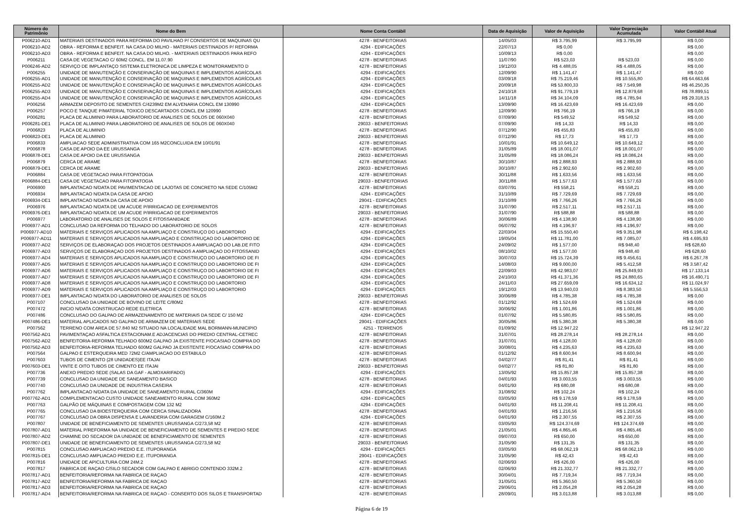| Número do Patrimônio | Nome do Bem | Nome Conta Contábil | Data de Aquisição | Valor de Aquisição | Valor Depreciação Acumulada | Valor Contábil Atual |
| --- | --- | --- | --- | --- | --- | --- |
| P006210-AD1 | MATERIAIS DESTINADOS PARA REFORMA DO PAVILHAO P/ CONSERTOS DE MAQUINAS QU | 4278 - BENFEITORIAS | 14/05/03 | R$ 3.795,99 | R$ 3.795,99 | R$ 0,00 |
| P006210-AD2 | OBRA - REFORMA E BENFEIT. NA CASA DO MILHO - MATERIAIS DESTINADOS P/ REFORMA | 4294 - EDIFICAÇÕES | 22/07/13 | R$ 0,00 | | R$ 0,00 |
| P006210-AD3 | OBRA - REFORMA E BENFEIT. NA CASA DO MILHO. - MATERIAIS DESTINADOS PARA REFO | 4294 - EDIFICAÇÕES | 10/09/13 | R$ 0,00 | | R$ 0,00 |
| P006211 | CASA DE VEGETACAO C/ 60M2 CONCL. EM 11.07.90 | 4278 - BENFEITORIAS | 11/07/90 | R$ 523,03 | R$ 523,03 | R$ 0,00 |
| P006246-AD2 | SERVIÇO DE IMPLANTAÇO SISTEMA ELETRONICA DE LIMPEZA E MONITORAMENTO D | 4278 - BENFEITORIAS | 19/12/03 | R$ 4.488,05 | R$ 4.488,05 | R$ 0,00 |
| P006255 | UNIDADE DE MANUTENÇÃO E CONSERVAÇÃO DE MAQUINAS E IMPLEMENTOS AGRÍCOLAS | 4294 - EDIFICAÇÕES | 12/09/90 | R$ 1.141,47 | R$ 1.141,47 | R$ 0,00 |
| P006255-AD1 | UNIDADE DE MANUTENÇÃO E CONSERVAÇÃO DE MAQUINAS E IMPLEMENTOS AGRÍCOLAS | 4294 - EDIFICAÇÕES | 03/09/18 | R$ 75.219,46 | R$ 10.555,80 | R$ 64.663,66 |
| P006255-AD2 | UNIDADE DE MANUTENÇÃO E CONSERVAÇÃO DE MAQUINAS E IMPLEMENTOS AGRÍCOLAS | 4294 - EDIFICAÇÕES | 20/09/18 | R$ 53.800,33 | R$ 7.549,98 | R$ 46.250,35 |
| P006255-AD3 | UNIDADE DE MANUTENÇÃO E CONSERVAÇÃO DE MAQUINAS E IMPLEMENTOS AGRÍCOLAS | 4294 - EDIFICAÇÕES | 24/10/18 | R$ 91.779,19 | R$ 12.879,68 | R$ 78.899,51 |
| P006255-AD4 | UNIDADE DE MANUTENÇÃO E CONSERVAÇÃO DE MAQUINAS E IMPLEMENTOS AGRÍCOLAS | 4294 - EDIFICAÇÕES | 14/11/18 | R$ 34.104,09 | R$ 4.785,94 | R$ 29.318,15 |
| P006256 | ARMAZEM DEPOSITO DE SEMENTES C/4239M2 EM ALVENARIA CONCL EM 130990 | 4294 - EDIFICAÇÕES | 13/09/90 | R$ 16.423,69 | R$ 16.423,69 | R$ 0,00 |
| P006257 | POCO E TANQUE P/MATERIAL TOXICO DESCARTADOS CONCL EM 120990 | 4278 - BENFEITORIAS | 12/09/90 | R$ 766,19 | R$ 766,19 | R$ 0,00 |
| P006281 | PLACA DE ALUMINIO PARA LABORATORIO DE ANALISES DE SOLOS DE 060X040 | 4278 - BENFEITORIAS | 07/09/90 | R$ 549,52 | R$ 549,52 | R$ 0,00 |
| P006281-DE1 | PLACA DE ALUMINIO PARA LABORATORIO DE ANALISES DE SOLOS DE 060X040 | 29033 - BENFEITORIAS | 07/09/90 | R$ 14,33 | R$ 14,33 | R$ 0,00 |
| P006823 | PLACA DE ALUMINIO | 4278 - BENFEITORIAS | 07/12/90 | R$ 455,83 | R$ 455,83 | R$ 0,00 |
| P006823-DE1 | PLACA DE ALUMINIO | 29033 - BENFEITORIAS | 07/12/90 | R$ 17,73 | R$ 17,73 | R$ 0,00 |
| P006833 | AMPLIACAO SEDE ADMINISTRATIVA COM 165 M2CONCLUIDA EM 10/01/91 | 4278 - BENFEITORIAS | 10/01/91 | R$ 10.649,12 | R$ 10.649,12 | R$ 0,00 |
| P006878 | CASA DE APOIO DA EE URUSSANGA | 4278 - BENFEITORIAS | 31/05/89 | R$ 18.001,07 | R$ 18.001,07 | R$ 0,00 |
| P006878-DE1 | CASA DE APOIO DA EE URUSSANGA | 29033 - BENFEITORIAS | 31/05/89 | R$ 18.086,24 | R$ 18.086,24 | R$ 0,00 |
| P006879 | CERCA DE ARAME | 4278 - BENFEITORIAS | 30/10/87 | R$ 2.888,93 | R$ 2.888,93 | R$ 0,00 |
| P006879-DE1 | CERCA DE ARAME | 29033 - BENFEITORIAS | 30/10/87 | R$ 2.902,60 | R$ 2.902,60 | R$ 0,00 |
| P006884 | CASA DE VEGETACAO PARA FITOPATOGIA | 4278 - BENFEITORIAS | 30/11/88 | R$ 1.633,56 | R$ 1.633,56 | R$ 0,00 |
| P006884-DE1 | CASA DE VEGETACAO PARA FITOPATOGIA | 29033 - BENFEITORIAS | 30/11/88 | R$ 1.577,63 | R$ 1.577,63 | R$ 0,00 |
| P006900 | IMPLANTACAO N/DATA DE PAVIMENTACAO DE LAJOTAS DE CONCRETO NA SEDE C/105M2 | 4278 - BENFEITORIAS | 03/07/91 | R$ 558,21 | R$ 558,21 | R$ 0,00 |
| P006934 | IMPLANTACAO N/DATA DA CASA DE APOIO | 4294 - EDIFICAÇÕES | 31/10/89 | R$ 7.729,69 | R$ 7.729,69 | R$ 0,00 |
| P006934-DE1 | IMPLANTACAO N/DATA DA CASA DE APOIO | 29041 - EDIFICAÇÕES | 31/10/89 | R$ 7.766,26 | R$ 7.766,26 | R$ 0,00 |
| P006976 | IMPLANTACAO N/DATA DE UM ACUDE P/IRRIGACAO DE EXPERIMENTOS | 4278 - BENFEITORIAS | 31/07/90 | R$ 2.517,11 | R$ 2.517,11 | R$ 0,00 |
| P006976-DE1 | IMPLANTACAO N/DATA DE UM ACUDE P/IRRIGACAO DE EXPERIMENTOS | 29033 - BENFEITORIAS | 31/07/90 | R$ 588,88 | R$ 588,88 | R$ 0,00 |
| P006977 | LABORATORIO DE ANALISES DE SOLOS E FITOSSANIDADE | 4278 - BENFEITORIAS | 30/06/89 | R$ 4.138,90 | R$ 4.138,90 | R$ 0,00 |
| P006977-AD1 | CONCLUSAO DA REFORMA DO TELHADO DO LABORATORIO DE SOLOS | 4278 - BENFEITORIAS | 06/07/92 | R$ 4.196,97 | R$ 4.196,97 | R$ 0,00 |
| P006977-AD10 | MATERIAIS E SERVIÇOS APLICADOS NA AMPLIAÇO E CONSTRUÇO DO LABORTORIO | 4294 - EDIFICAÇÕES | 22/03/04 | R$ 15.550,40 | R$ 9.351,98 | R$ 6.198,42 |
| P006977-AD11 | MATERIAIS E SERVIÇOS APLICADOS NA AMPLIAÇAO E CONSTRUÇAO DO LABORTORIO DE | 4294 - EDIFICAÇÕES | 19/05/04 | R$ 11.781,00 | R$ 7.085,07 | R$ 4.695,93 |
| P006977-AD2 | SERVIÇOS DE ELABORAÇAO DOS PROJETOS DESTINADOS A AMPLIAÇAO DO LAB.DE FITO | 4294 - EDIFICAÇÕES | 24/09/02 | R$ 1.577,00 | R$ 948,40 | R$ 628,60 |
| P006977-AD3 | SERVIÇOS DE ELABORAÇAO DOS PROJETOS DESTINADOS A AMPLIAÇAO DO FITOSSANID | 4294 - EDIFICAÇÕES | 08/10/02 | R$ 1.577,00 | R$ 948,40 | R$ 628,60 |
| P006977-AD4 | MATERIAIS E SERVIÇOS APLICADOS NA AMPLIAÇO E CONSTRUÇO DO LABORTORIO DE FI | 4294 - EDIFICAÇÕES | 30/07/03 | R$ 15.724,39 | R$ 9.456,61 | R$ 6.267,78 |
| P006977-AD5 | MATERIAIS E SERVIÇOS APLICADOS NA AMPLIAÇO E CONSTRUÇO DO LABORTORIO DE FI | 4294 - EDIFICAÇÕES | 14/08/03 | R$ 9.000,00 | R$ 5.412,58 | R$ 3.587,42 |
| P006977-AD6 | MATERIAIS E SERVIÇOS APLICADOS NA AMPLIAÇO E CONSTRUÇO DO LABORTORIO DE FI | 4294 - EDIFICAÇÕES | 22/09/03 | R$ 42.983,07 | R$ 25.849,93 | R$ 17.133,14 |
| P006977-AD7 | MATERIAIS E SERVIÇOS APLICADOS NA AMPLIAÇO E CONSTRUÇO DO LABORTORIO DE FI | 4294 - EDIFICAÇÕES | 24/10/03 | R$ 41.371,36 | R$ 24.880,65 | R$ 16.490,71 |
| P006977-AD8 | MATERIAIS E SERVIÇOS APLICADOS NA AMPLIAÇO E CONSTRUÇO DO LABORTORIO | 4294 - EDIFICAÇÕES | 24/11/03 | R$ 27.659,09 | R$ 16.634,12 | R$ 11.024,97 |
| P006977-AD9 | MATERIAIS E SERVIÇOS APLICADOS NA AMPLIAÇO E CONSTRUÇO DO LABORTORIO | 4294 - EDIFICAÇÕES | 19/12/03 | R$ 13.940,03 | R$ 8.383,50 | R$ 5.556,53 |
| P006977-DE1 | IMPLANTACAO N/DATA DO LABORATORIO DE ANALISES DE SOLOS | 29033 - BENFEITORIAS | 30/06/89 | R$ 4.785,38 | R$ 4.785,38 | R$ 0,00 |
| P007107 | CONCLUSAO DA UNIDADE DE BOVINO DE LEITE C/80M2 | 4278 - BENFEITORIAS | 01/12/92 | R$ 1.524,69 | R$ 1.524,69 | R$ 0,00 |
| P007472 | INICIO N/DATA CONSTRUCAO REDE ELETRICA | 4278 - BENFEITORIAS | 30/06/92 | R$ 1.001,86 | R$ 1.001,86 | R$ 0,00 |
| P007486 | CONCLUSAO DO GALPAO DE ARMAZENAMENTO DE MATERIAIS DA SEDE C/ 150 M2 | 4294 - EDIFICAÇÕES | 01/07/92 | R$ 5.580,85 | R$ 5.580,85 | R$ 0,00 |
| P007486-DE1 | MATERIAL APLICADOS NO GALPAO DE ARMAZEM DE MATERIAIS SEDE | 29041 - EDIFICAÇÕES | 30/05/86 | R$ 5.380,38 | R$ 5.380,38 | R$ 0,00 |
| P007562 | TERRENO COM AREA DE 57.840 M2 SITUADO NA LOCALIDADE MAL BORMANN-MUNICIPIO | 4251 - TERRENOS | 01/09/92 | R$ 12.947,22 | | R$ 12.947,22 |
| P007562-AD1 | PAVIMENTAÇAO ASFALTICA ESTACIONAM.E ADJACENCIAS DO PREDIO CENTRAL-CETREC | 4278 - BENFEITORIAS | 31/07/01 | R$ 28.278,14 | R$ 28.278,14 | R$ 0,00 |
| P007562-AD2 | BENFEITORIA-REFORMA TELHADO 600M2 GALPAO JA EXISTENTE P/OCASIAO COMPRA DO | 4278 - BENFEITORIAS | 31/07/01 | R$ 4.128,00 | R$ 4.128,00 | R$ 0,00 |
| P007562-AD3 | BENFEITORIA-REFORMA TELHADO 600M2 GALPAO JA EXISTENTE P/OCASIAO COMPRA DO | 4278 - BENFEITORIAS | 30/08/01 | R$ 4.235,63 | R$ 4.235,63 | R$ 0,00 |
| P007564 | GALPAO E ESTERQUEIRA MED 72M2 C/AMPLIACAO DO ESTABULO | 4278 - BENFEITORIAS | 01/12/92 | R$ 8.600,94 | R$ 8.600,94 | R$ 0,00 |
| P007603 | TUBOS DE CIMENTO (28 UNIDADES)EE ITAJAI | 4278 - BENFEITORIAS | 04/02/77 | R$ 81,41 | R$ 81,41 | R$ 0,00 |
| P007603-DE1 | VINTE E OITO TUBOS DE CIMENTO EE ITAJAI | 29033 - BENFEITORIAS | 04/02/77 | R$ 81,80 | R$ 81,80 | R$ 0,00 |
| P007736 | ANEXO PREDIO SEDE (SALAS DA GAF - ALMOXARIFADO) | 4294 - EDIFICAÇÕES | 13/05/92 | R$ 15.857,38 | R$ 15.857,38 | R$ 0,00 |
| P007739 | CONCLUSAO DA UNIDADE DE SANEAMENTO BASICO | 4278 - BENFEITORIAS | 04/01/93 | R$ 3.003,55 | R$ 3.003,55 | R$ 0,00 |
| P007740 | CONCLUSAO DA UNIDADE DE INDUSTRIA CASEIRA | 4278 - BENFEITORIAS | 04/01/93 | R$ 680,08 | R$ 680,08 | R$ 0,00 |
| P007762 | IMPLANTACAO N/DATA DA UNIDADE DE SANEAMENTO RURAL C/360M | 4294 - EDIFICAÇÕES | 31/08/92 | R$ 102,24 | R$ 102,24 | R$ 0,00 |
| P007762-AD1 | COMPLEMENTACAO CUSTO UNIDADE SANEAMENTO RURAL COM 360M2 | 4294 - EDIFICAÇÕES | 03/05/93 | R$ 9.178,59 | R$ 9.178,59 | R$ 0,00 |
| P007763 | GALPÃO DE MÁQUINAS E COMPOSTAGEM COM 132 M2 | 4294 - EDIFICAÇÕES | 04/01/93 | R$ 11.208,41 | R$ 11.208,41 | R$ 0,00 |
| P007765 | CONCLUSAO DA BIOESTERQUEIRA COM CERCA SINALIZADORA | 4278 - BENFEITORIAS | 04/01/93 | R$ 1.216,56 | R$ 1.216,56 | R$ 0,00 |
| P007767 | CONCLUSAO DA OBRA DISPENSA E LAVANDERIA COM GARAGEM C/160M.2 | 4294 - EDIFICAÇÕES | 04/01/93 | R$ 2.307,55 | R$ 2.307,55 | R$ 0,00 |
| P007807 | UNIDADE DE BENEFICIAMENTO DE SEMENTES URUSSANGA C/273,58 M2 | 4278 - BENFEITORIAS | 03/05/93 | R$ 124.374,69 | R$ 124.374,69 | R$ 0,00 |
| P007807-AD1 | MATERIAL P/REFORMA NA UNIDADE DE BENEFICIAMENTO DE SEMENTES E PREDIO SEDE | 4278 - BENFEITORIAS | 21/05/01 | R$ 4.865,46 | R$ 4.865,46 | R$ 0,00 |
| P007807-AD2 | CHAMINE DO SECADOR DA UNIDADE DE BENEFICIAMENTO DE SEMENTES | 4278 - BENFEITORIAS | 09/07/03 | R$ 650,00 | R$ 650,00 | R$ 0,00 |
| P007807-DE1 | UNIDADE DE BENEFICIAMENTO DE SEMENTES URUSSANGA C/273,58 M2 | 29033 - BENFEITORIAS | 31/05/90 | R$ 131,35 | R$ 131,35 | R$ 0,00 |
| P007815 | CONCLUSAO AMPLIACAO PREDIO E.E. ITUPORANGA | 4294 - EDIFICAÇÕES | 03/05/93 | R$ 68.062,19 | R$ 68.062,19 | R$ 0,00 |
| P007815-DE1 | CONCLUSAO AMPLIACAO PREDIO E.E. ITUPORANGA | 29041 - EDIFICAÇÕES | 31/05/90 | R$ 42,43 | R$ 42,43 | R$ 0,00 |
| P007816 | UNIDADE DE APICULTURA COM 24M.2 | 4278 - BENFEITORIAS | 02/06/93 | R$ 426,00 | R$ 426,00 | R$ 0,00 |
| P007817 | FABRICA DE RAÇAO C/SILO SECADOR COM GALPAO E ABRIGO CONTENDO 332M.2 | 4278 - BENFEITORIAS | 02/06/93 | R$ 21.332,77 | R$ 21.332,77 | R$ 0,00 |
| P007817-AD1 | BENFEITORIA/REFORMA NA FABRICA DE RAÇAO | 4278 - BENFEITORIAS | 30/04/01 | R$ 7.719,34 | R$ 7.719,34 | R$ 0,00 |
| P007817-AD2 | BENFEITORIA/REFORMA NA FABRICA DE RAÇAO | 4278 - BENFEITORIAS | 31/05/01 | R$ 5.360,50 | R$ 5.360,50 | R$ 0,00 |
| P007817-AD3 | BENFEITORIA/REFORMA NA FABRICA DE RAÇAO | 4278 - BENFEITORIAS | 29/06/01 | R$ 2.054,28 | R$ 2.054,28 | R$ 0,00 |
| P007817-AD4 | BENFEITORIA/REFORMA NA FABRICA DE RAÇAO - CONSERTO DOS SILOS E TRANSPORTAD | 4278 - BENFEITORIAS | 28/09/01 | R$ 3.013,88 | R$ 3.013,88 | R$ 0,00 |
Página 6 de 19